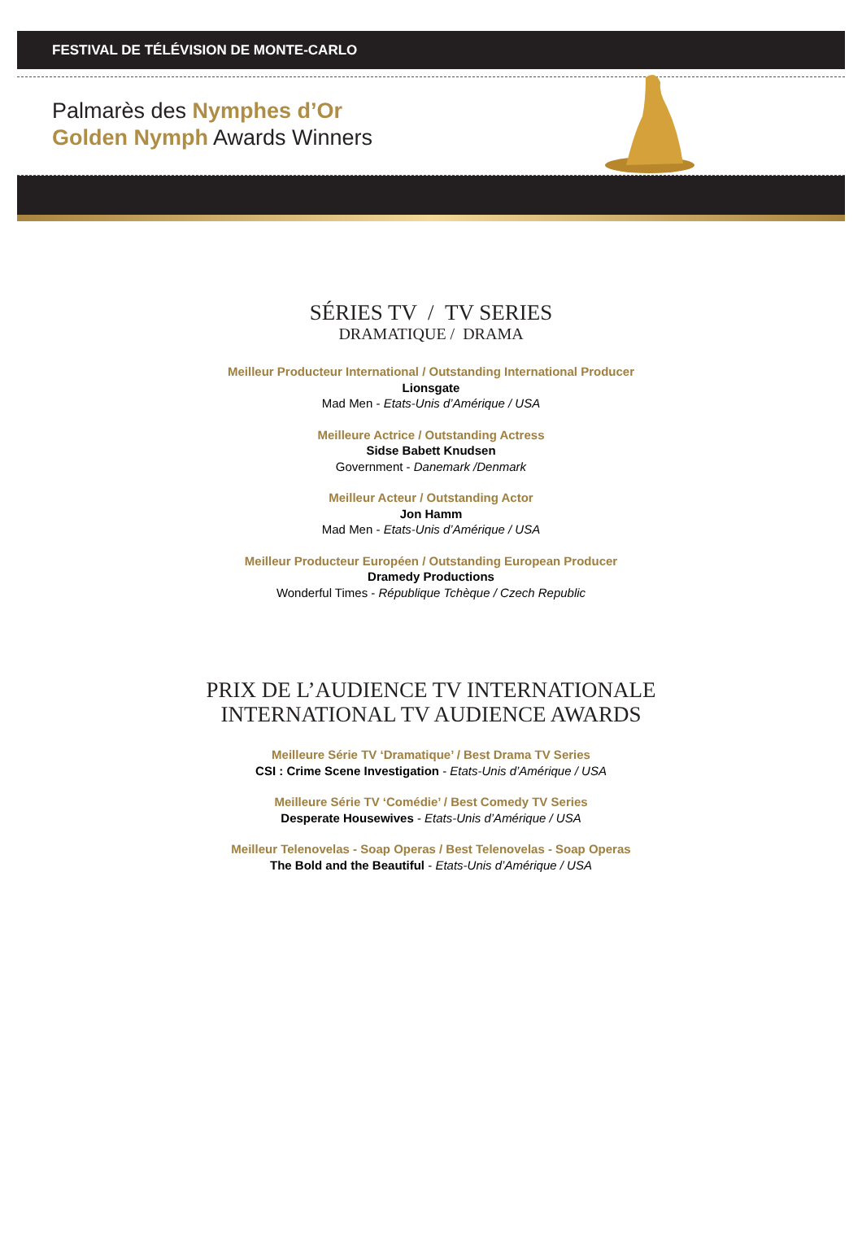FESTIVAL DE TÉLÉVISION DE MONTE-CARLO
Palmarès des Nymphes d’Or
Golden Nymph Awards Winners
SÉRIES TV / TV SERIES
DRAMATIQUE / DRAMA
Meilleur Producteur International / Outstanding International Producer
Lionsgate
Mad Men - Etats-Unis d’Amérique / USA
Meilleure Actrice / Outstanding Actress
Sidse Babett Knudsen
Government - Danemark /Denmark
Meilleur Acteur / Outstanding Actor
Jon Hamm
Mad Men - Etats-Unis d’Amérique / USA
Meilleur Producteur Européen / Outstanding European Producer
Dramedy Productions
Wonderful Times - République Tchèque / Czech Republic
PRIX DE L’AUDIENCE TV INTERNATIONALE
INTERNATIONAL TV AUDIENCE AWARDS
Meilleure Série TV ‘Dramatique’ / Best Drama TV Series
CSI : Crime Scene Investigation - Etats-Unis d’Amérique / USA
Meilleure Série TV ‘Comédie’ / Best Comedy TV Series
Desperate Housewives - Etats-Unis d’Amérique / USA
Meilleur Telenovelas - Soap Operas / Best Telenovelas - Soap Operas
The Bold and the Beautiful - Etats-Unis d’Amérique / USA